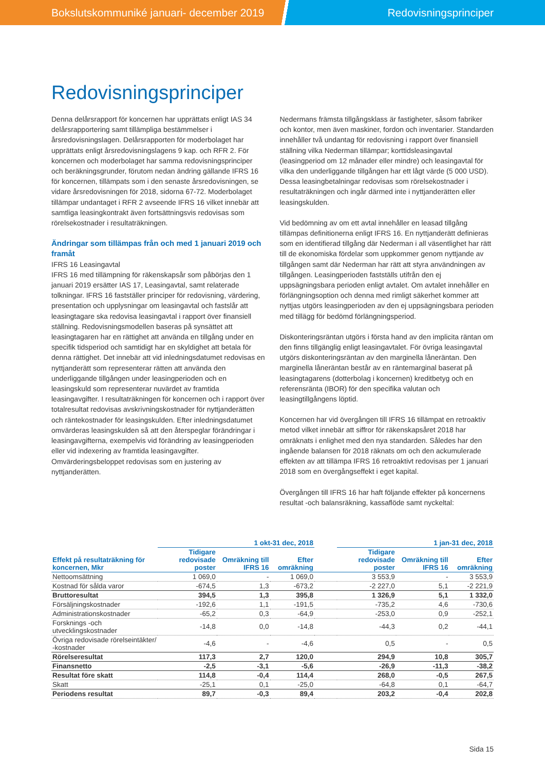Bokslutskommuniké januari- december 2019 Redovisningsprinciper
Redovisningsprinciper
Denna delårsrapport för koncernen har upprättats enligt IAS 34 delårsrapportering samt tillämpliga bestämmelser i årsredovisningslagen. Delårsrapporten för moderbolaget har upprättats enligt årsredovisningslagens 9 kap. och RFR 2. För koncernen och moderbolaget har samma redovisningsprinciper och beräkningsgrunder, förutom nedan ändring gällande IFRS 16 för koncernen, tillämpats som i den senaste årsredovisningen, se vidare årsredovisningen för 2018, sidorna 67-72. Moderbolaget tillämpar undantaget i RFR 2 avseende IFRS 16 vilket innebär att samtliga leasingkontrakt även fortsättningsvis redovisas som rörelsekostnader i resultaträkningen.
Ändringar som tillämpas från och med 1 januari 2019 och framåt
IFRS 16 Leasingavtal
IFRS 16 med tillämpning för räkenskapsår som påbörjas den 1 januari 2019 ersätter IAS 17, Leasingavtal, samt relaterade tolkningar. IFRS 16 fastställer principer för redovisning, värdering, presentation och upplysningar om leasingavtal och fastslår att leasingtagare ska redovisa leasingavtal i rapport över finansiell ställning. Redovisningsmodellen baseras på synsättet att leasingtagaren har en rättighet att använda en tillgång under en specifik tidsperiod och samtidigt har en skyldighet att betala för denna rättighet. Det innebär att vid inledningsdatumet redovisas en nyttjanderätt som representerar rätten att använda den underliggande tillgången under leasingperioden och en leasingskuld som representerar nuvärdet av framtida leasingavgifter. I resultaträkningen för koncernen och i rapport över totalresultat redovisas avskrivningskostnader för nyttjanderätten och räntekostnader för leasingskulden. Efter inledningsdatumet omvärderas leasingskulden så att den återspeglar förändringar i leasingavgifterna, exempelvis vid förändring av leasingperioden eller vid indexering av framtida leasingavgifter. Omvärderingsbeloppet redovisas som en justering av nyttjanderätten.
Nedermans främsta tillgångsklass är fastigheter, såsom fabriker och kontor, men även maskiner, fordon och inventarier. Standarden innehåller två undantag för redovisning i rapport över finansiell ställning vilka Nederman tillämpar; korttidsleasingavtal (leasingperiod om 12 månader eller mindre) och leasingavtal för vilka den underliggande tillgången har ett lågt värde (5 000 USD). Dessa leasingbetalningar redovisas som rörelsekostnader i resultaträkningen och ingår därmed inte i nyttjanderätten eller leasingskulden.
Vid bedömning av om ett avtal innehåller en leasad tillgång tillämpas definitionerna enligt IFRS 16. En nyttjanderätt definieras som en identifierad tillgång där Nederman i all väsentlighet har rätt till de ekonomiska fördelar som uppkommer genom nyttjande av tillgången samt där Nederman har rätt att styra användningen av tillgången. Leasingperioden fastställs utifrån den ej uppsägningsbara perioden enligt avtalet. Om avtalet innehåller en förlängningsoption och denna med rimligt säkerhet kommer att nyttjas utgörs leasingperioden av den ej uppsägningsbara perioden med tillägg för bedömd förlängningsperiod.
Diskonteringsräntan utgörs i första hand av den implicita räntan om den finns tillgänglig enligt leasingavtalet. För övriga leasingavtal utgörs diskonteringsräntan av den marginella låneräntan. Den marginella låneräntan består av en räntemarginal baserat på leasingtagarens (dotterbolag i koncernen) kreditbetyg och en referensränta (IBOR) för den specifika valutan och leasingtillgångens löptid.
Koncernen har vid övergången till IFRS 16 tillämpat en retroaktiv metod vilket innebär att siffror för räkenskapsåret 2018 har omräknats i enlighet med den nya standarden. Således har den ingående balansen för 2018 räknats om och den ackumulerade effekten av att tillämpa IFRS 16 retroaktivt redovisas per 1 januari 2018 som en övergångseffekt i eget kapital.
Övergången till IFRS 16 har haft följande effekter på koncernens resultat -och balansräkning, kassaflöde samt nyckeltal:
| | 1 okt-31 dec, 2018 | | | | 1 jan-31 dec, 2018 | | |
| --- | --- | --- | --- | --- | --- | --- | --- |
| Effekt på resultaträkning för koncernen, Mkr | Tidigare redovisade poster | Omräkning till IFRS 16 | Efter omräkning | | Tidigare redovisade poster | Omräkning till IFRS 16 | Efter omräkning |
| Nettoomsättning | 1 069,0 | - | 1 069,0 | | 3 553,9 | - | 3 553,9 |
| Kostnad för sålda varor | -674,5 | 1,3 | -673,2 | | -2 227,0 | 5,1 | -2 221,9 |
| Bruttoresultat | 394,5 | 1,3 | 395,8 | | 1 326,9 | 5,1 | 1 332,0 |
| Försäljningskostnader | -192,6 | 1,1 | -191,5 | | -735,2 | 4,6 | -730,6 |
| Administrationskostnader | -65,2 | 0,3 | -64,9 | | -253,0 | 0,9 | -252,1 |
| Forsknings -och utvecklingskostnader | -14,8 | 0,0 | -14,8 | | -44,3 | 0,2 | -44,1 |
| Övriga redovisade rörelseintäkter/ -kostnader | -4,6 | - | -4,6 | | 0,5 | - | 0,5 |
| Rörelseresultat | 117,3 | 2,7 | 120,0 | | 294,9 | 10,8 | 305,7 |
| Finansnetto | -2,5 | -3,1 | -5,6 | | -26,9 | -11,3 | -38,2 |
| Resultat före skatt | 114,8 | -0,4 | 114,4 | | 268,0 | -0,5 | 267,5 |
| Skatt | -25,1 | 0,1 | -25,0 | | -64,8 | 0,1 | -64,7 |
| Periodens resultat | 89,7 | -0,3 | 89,4 | | 203,2 | -0,4 | 202,8 |
Sida 15